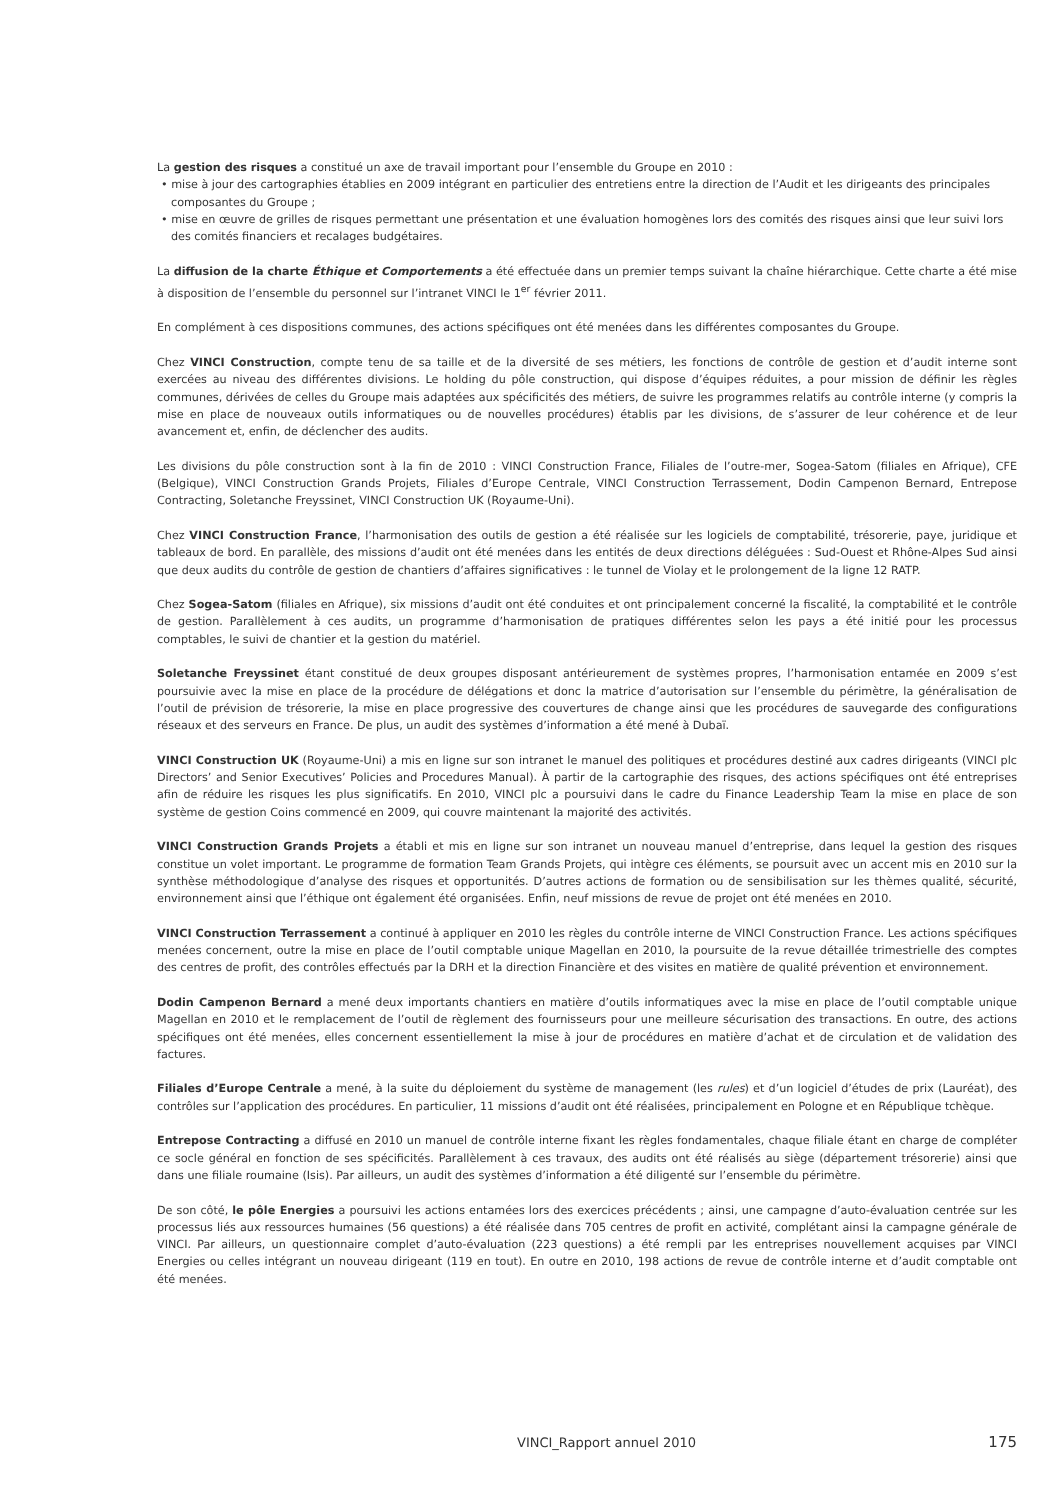La gestion des risques a constitué un axe de travail important pour l’ensemble du Groupe en 2010 :
• mise à jour des cartographies établies en 2009 intégrant en particulier des entretiens entre la direction de l’Audit et les dirigeants des principales composantes du Groupe ;
• mise en œuvre de grilles de risques permettant une présentation et une évaluation homogènes lors des comités des risques ainsi que leur suivi lors des comités financiers et recalages budgétaires.
La diffusion de la charte Éthique et Comportements a été effectuée dans un premier temps suivant la chaîne hiérarchique. Cette charte a été mise à disposition de l’ensemble du personnel sur l’intranet VINCI le 1<sup>er</sup> février 2011.
En complément à ces dispositions communes, des actions spécifiques ont été menées dans les différentes composantes du Groupe.
Chez VINCI Construction, compte tenu de sa taille et de la diversité de ses métiers, les fonctions de contrôle de gestion et d’audit interne sont exercées au niveau des différentes divisions. Le holding du pôle construction, qui dispose d’équipes réduites, a pour mission de définir les règles communes, dérivées de celles du Groupe mais adaptées aux spécificités des métiers, de suivre les programmes relatifs au contrôle interne (y compris la mise en place de nouveaux outils informatiques ou de nouvelles procédures) établis par les divisions, de s’assurer de leur cohérence et de leur avancement et, enfin, de déclencher des audits.
Les divisions du pôle construction sont à la fin de 2010 : VINCI Construction France, Filiales de l’outre-mer, Sogea-Satom (filiales en Afrique), CFE (Belgique), VINCI Construction Grands Projets, Filiales d’Europe Centrale, VINCI Construction Terrassement, Dodin Campenon Bernard, Entrepose Contracting, Soletanche Freyssinet, VINCI Construction UK (Royaume-Uni).
Chez VINCI Construction France, l’harmonisation des outils de gestion a été réalisée sur les logiciels de comptabilité, trésorerie, paye, juridique et tableaux de bord. En parallèle, des missions d’audit ont été menées dans les entités de deux directions déléguées : Sud-Ouest et Rhône-Alpes Sud ainsi que deux audits du contrôle de gestion de chantiers d’affaires significatives : le tunnel de Violay et le prolongement de la ligne 12 RATP.
Chez Sogea-Satom (filiales en Afrique), six missions d’audit ont été conduites et ont principalement concerné la fiscalité, la comptabilité et le contrôle de gestion. Parallèlement à ces audits, un programme d’harmonisation de pratiques différentes selon les pays a été initié pour les processus comptables, le suivi de chantier et la gestion du matériel.
Soletanche Freyssinet étant constitué de deux groupes disposant antérieurement de systèmes propres, l’harmonisation entamée en 2009 s’est poursuivie avec la mise en place de la procédure de délégations et donc la matrice d’autorisation sur l’ensemble du périmètre, la généralisation de l’outil de prévision de trésorerie, la mise en place progressive des couvertures de change ainsi que les procédures de sauvegarde des configurations réseaux et des serveurs en France. De plus, un audit des systèmes d’information a été mené à Dubaï.
VINCI Construction UK (Royaume-Uni) a mis en ligne sur son intranet le manuel des politiques et procédures destiné aux cadres dirigeants (VINCI plc Directors’ and Senior Executives’ Policies and Procedures Manual). À partir de la cartographie des risques, des actions spécifiques ont été entreprises afin de réduire les risques les plus significatifs. En 2010, VINCI plc a poursuivi dans le cadre du Finance Leadership Team la mise en place de son système de gestion Coins commencé en 2009, qui couvre maintenant la majorité des activités.
VINCI Construction Grands Projets a établi et mis en ligne sur son intranet un nouveau manuel d’entreprise, dans lequel la gestion des risques constitue un volet important. Le programme de formation Team Grands Projets, qui intègre ces éléments, se poursuit avec un accent mis en 2010 sur la synthèse méthodologique d’analyse des risques et opportunités. D’autres actions de formation ou de sensibilisation sur les thèmes qualité, sécurité, environnement ainsi que l’éthique ont également été organisées. Enfin, neuf missions de revue de projet ont été menées en 2010.
VINCI Construction Terrassement a continué à appliquer en 2010 les règles du contrôle interne de VINCI Construction France. Les actions spécifiques menées concernent, outre la mise en place de l’outil comptable unique Magellan en 2010, la poursuite de la revue détaillée trimestrielle des comptes des centres de profit, des contrôles effectués par la DRH et la direction Financière et des visites en matière de qualité prévention et environnement.
Dodin Campenon Bernard a mené deux importants chantiers en matière d’outils informatiques avec la mise en place de l’outil comptable unique Magellan en 2010 et le remplacement de l’outil de règlement des fournisseurs pour une meilleure sécurisation des transactions. En outre, des actions spécifiques ont été menées, elles concernent essentiellement la mise à jour de procédures en matière d’achat et de circulation et de validation des factures.
Filiales d’Europe Centrale a mené, à la suite du déploiement du système de management (les rules) et d’un logiciel d’études de prix (Lauréat), des contrôles sur l’application des procédures. En particulier, 11 missions d’audit ont été réalisées, principalement en Pologne et en République tchèque.
Entrepose Contracting a diffusé en 2010 un manuel de contrôle interne fixant les règles fondamentales, chaque filiale étant en charge de compléter ce socle général en fonction de ses spécificités. Parallèlement à ces travaux, des audits ont été réalisés au siège (département trésorerie) ainsi que dans une filiale roumaine (Isis). Par ailleurs, un audit des systèmes d’information a été diligenté sur l’ensemble du périmètre.
De son côté, le pôle Energies a poursuivi les actions entamées lors des exercices précédents ; ainsi, une campagne d’auto-évaluation centrée sur les processus liés aux ressources humaines (56 questions) a été réalisée dans 705 centres de profit en activité, complétant ainsi la campagne générale de VINCI. Par ailleurs, un questionnaire complet d’auto-évaluation (223 questions) a été rempli par les entreprises nouvellement acquises par VINCI Energies ou celles intégrant un nouveau dirigeant (119 en tout). En outre en 2010, 198 actions de revue de contrôle interne et d’audit comptable ont été menées.
VINCI_Rapport annuel 2010 175